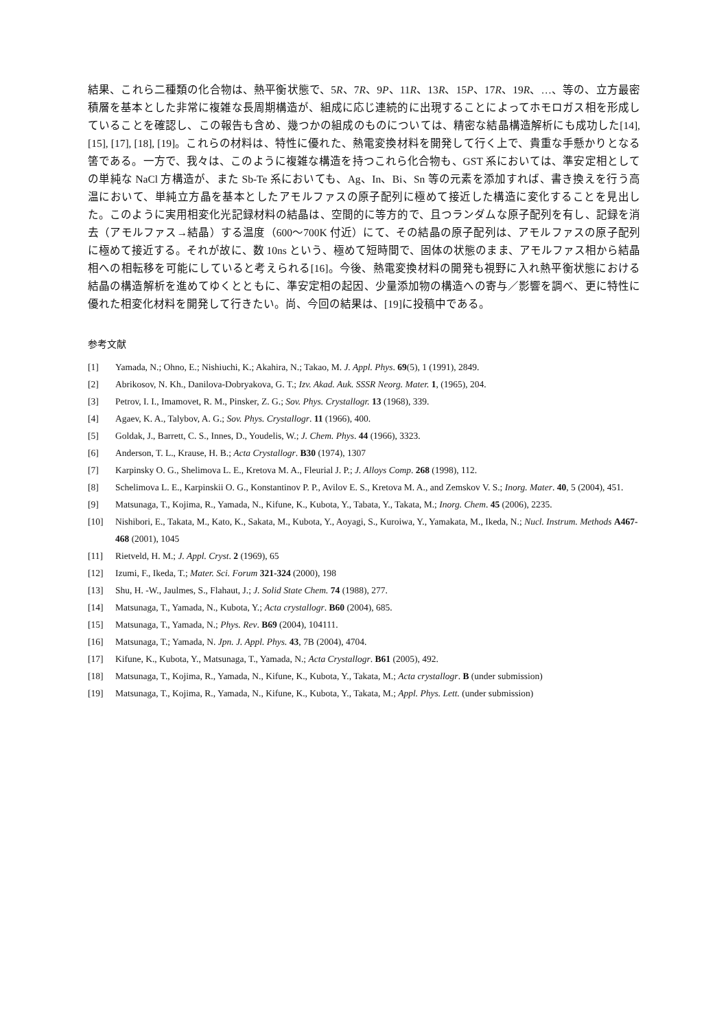結果、これら二種類の化合物は、熱平衡状態で、5R、7R、9P、11R、13R、15P、17R、19R、…、等の、立方最密積層を基本とした非常に複雑な長周期構造が、組成に応じ連続的に出現することによってホモロガス相を形成していることを確認し、この報告も含め、幾つかの組成のものについては、精密な結晶構造解析にも成功した[14], [15], [17], [18], [19]。これらの材料は、特性に優れた、熱電変換材料を開発して行く上で、貴重な手懸かりとなる筈である。一方で、我々は、このように複雑な構造を持つこれら化合物も、GST 系においては、準安定相としての単純な NaCl 方構造が、また Sb-Te 系においても、Ag、In、Bi、Sn 等の元素を添加すれば、書き換えを行う高温において、単純立方晶を基本としたアモルファスの原子配列に極めて接近した構造に変化することを見出した。このように実用相変化光記録材料の結晶は、空間的に等方的で、且つランダムな原子配列を有し、記録を消去（アモルファス→結晶）する温度（600～700K 付近）にて、その結晶の原子配列は、アモルファスの原子配列に極めて接近する。それが故に、数 10ns という、極めて短時間で、固体の状態のまま、アモルファス相から結晶相への相転移を可能にしていると考えられる[16]。今後、熱電変換材料の開発も視野に入れ熱平衡状態における結晶の構造解析を進めてゆくとともに、準安定相の起因、少量添加物の構造への寄与／影響を調べ、更に特性に優れた相変化材料を開発して行きたい。尚、今回の結果は、[19]に投稿中である。
参考文献
[1] Yamada, N.; Ohno, E.; Nishiuchi, K.; Akahira, N.; Takao, M. J. Appl. Phys. 69(5), 1 (1991), 2849.
[2] Abrikosov, N. Kh., Danilova-Dobryakova, G. T.; Izv. Akad. Auk. SSSR Neorg. Mater. 1, (1965), 204.
[3] Petrov, I. I., Imamovet, R. M., Pinsker, Z. G.; Sov. Phys. Crystallogr. 13 (1968), 339.
[4] Agaev, K. A., Talybov, A. G.; Sov. Phys. Crystallogr. 11 (1966), 400.
[5] Goldak, J., Barrett, C. S., Innes, D., Youdelis, W.; J. Chem. Phys. 44 (1966), 3323.
[6] Anderson, T. L., Krause, H. B.; Acta Crystallogr. B30 (1974), 1307
[7] Karpinsky O. G., Shelimova L. E., Kretova M. A., Fleurial J. P.; J. Alloys Comp. 268 (1998), 112.
[8] Schelimova L. E., Karpinskii O. G., Konstantinov P. P., Avilov E. S., Kretova M. A., and Zemskov V. S.; Inorg. Mater. 40, 5 (2004), 451.
[9] Matsunaga, T., Kojima, R., Yamada, N., Kifune, K., Kubota, Y., Tabata, Y., Takata, M.; Inorg. Chem. 45 (2006), 2235.
[10] Nishibori, E., Takata, M., Kato, K., Sakata, M., Kubota, Y., Aoyagi, S., Kuroiwa, Y., Yamakata, M., Ikeda, N.; Nucl. Instrum. Methods A467-468 (2001), 1045
[11] Rietveld, H. M.; J. Appl. Cryst. 2 (1969), 65
[12] Izumi, F., Ikeda, T.; Mater. Sci. Forum 321-324 (2000), 198
[13] Shu, H. -W., Jaulmes, S., Flahaut, J.; J. Solid State Chem. 74 (1988), 277.
[14] Matsunaga, T., Yamada, N., Kubota, Y.; Acta crystallogr. B60 (2004), 685.
[15] Matsunaga, T., Yamada, N.; Phys. Rev. B69 (2004), 104111.
[16] Matsunaga, T.; Yamada, N. Jpn. J. Appl. Phys. 43, 7B (2004), 4704.
[17] Kifune, K., Kubota, Y., Matsunaga, T., Yamada, N.; Acta Crystallogr. B61 (2005), 492.
[18] Matsunaga, T., Kojima, R., Yamada, N., Kifune, K., Kubota, Y., Takata, M.; Acta crystallogr. B (under submission)
[19] Matsunaga, T., Kojima, R., Yamada, N., Kifune, K., Kubota, Y., Takata, M.; Appl. Phys. Lett. (under submission)